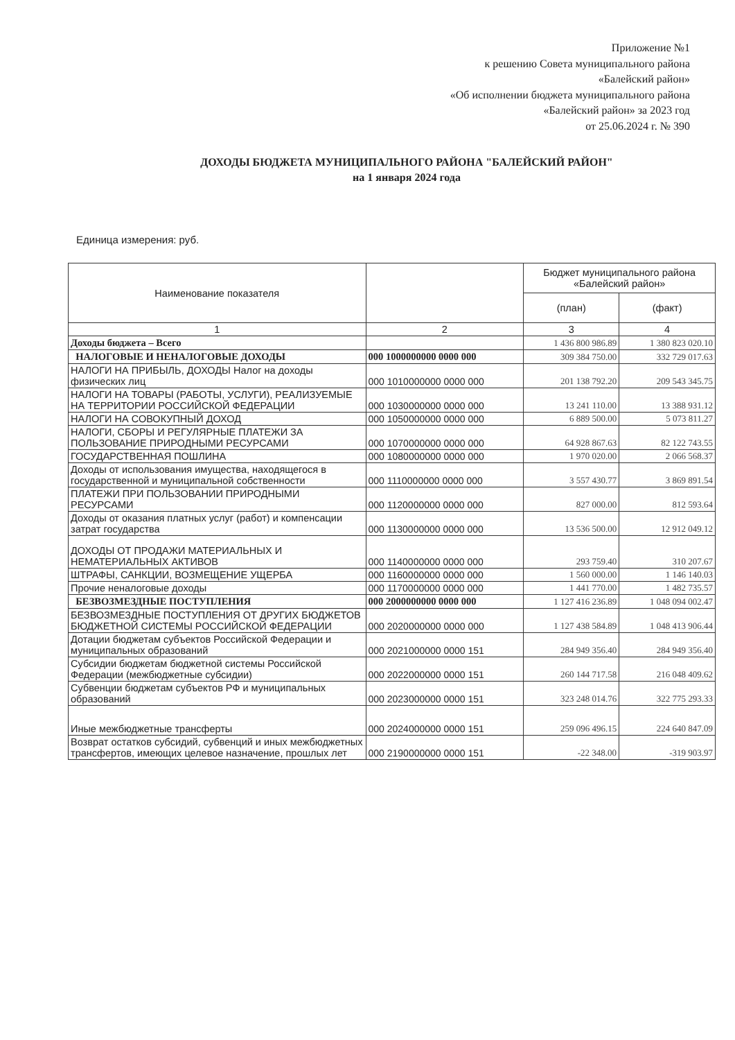Приложение №1
к решению Совета муниципального района
«Балейский район»
«Об исполнении бюджета муниципального района
«Балейский район» за 2023 год
от 25.06.2024 г. № 390
ДОХОДЫ БЮДЖЕТА МУНИЦИПАЛЬНОГО РАЙОНА "БАЛЕЙСКИЙ РАЙОН"
на 1 января 2024 года
Единица измерения: руб.
| Наименование показателя | | Бюджет муниципального района «Балейский район» | |
| --- | --- | --- | --- |
| | | (план) | (факт) |
| 1 | 2 | 3 | 4 |
| Доходы бюджета – Всего | | 1 436 800 986.89 | 1 380 823 020.10 |
| НАЛОГОВЫЕ И НЕНАЛОГОВЫЕ ДОХОДЫ | 000 1000000000 0000 000 | 309 384 750.00 | 332 729 017.63 |
| НАЛОГИ НА ПРИБЫЛЬ, ДОХОДЫ Налог на доходы физических лиц | 000 1010000000 0000 000 | 201 138 792.20 | 209 543 345.75 |
| НАЛОГИ НА ТОВАРЫ (РАБОТЫ, УСЛУГИ), РЕАЛИЗУЕМЫЕ НА ТЕРРИТОРИИ РОССИЙСКОЙ ФЕДЕРАЦИИ | 000 1030000000 0000 000 | 13 241 110.00 | 13 388 931.12 |
| НАЛОГИ НА СОВОКУПНЫЙ ДОХОД | 000 1050000000 0000 000 | 6 889 500.00 | 5 073 811.27 |
| НАЛОГИ, СБОРЫ И РЕГУЛЯРНЫЕ ПЛАТЕЖИ ЗА ПОЛЬЗОВАНИЕ ПРИРОДНЫМИ РЕСУРСАМИ | 000 1070000000 0000 000 | 64 928 867.63 | 82 122 743.55 |
| ГОСУДАРСТВЕННАЯ ПОШЛИНА | 000 1080000000 0000 000 | 1 970 020.00 | 2 066 568.37 |
| Доходы от использования имущества, находящегося в государственной и муниципальной собственности | 000 1110000000 0000 000 | 3 557 430.77 | 3 869 891.54 |
| ПЛАТЕЖИ ПРИ ПОЛЬЗОВАНИИ ПРИРОДНЫМИ РЕСУРСАМИ | 000 1120000000 0000 000 | 827 000.00 | 812 593.64 |
| Доходы от оказания платных услуг (работ) и компенсации затрат государства | 000 1130000000 0000 000 | 13 536 500.00 | 12 912 049.12 |
| ДОХОДЫ ОТ ПРОДАЖИ МАТЕРИАЛЬНЫХ И НЕМАТЕРИАЛЬНЫХ АКТИВОВ | 000 1140000000 0000 000 | 293 759.40 | 310 207.67 |
| ШТРАФЫ, САНКЦИИ, ВОЗМЕЩЕНИЕ УЩЕРБА | 000 1160000000 0000 000 | 1 560 000.00 | 1 146 140.03 |
| Прочие неналоговые доходы | 000 1170000000 0000 000 | 1 441 770.00 | 1 482 735.57 |
| БЕЗВОЗМЕЗДНЫЕ ПОСТУПЛЕНИЯ | 000 2000000000 0000 000 | 1 127 416 236.89 | 1 048 094 002.47 |
| БЕЗВОЗМЕЗДНЫЕ ПОСТУПЛЕНИЯ ОТ ДРУГИХ БЮДЖЕТОВ БЮДЖЕТНОЙ СИСТЕМЫ РОССИЙСКОЙ ФЕДЕРАЦИИ | 000 2020000000 0000 000 | 1 127 438 584.89 | 1 048 413 906.44 |
| Дотации бюджетам субъектов Российской Федерации и муниципальных образований | 000 2021000000 0000 151 | 284 949 356.40 | 284 949 356.40 |
| Субсидии бюджетам бюджетной системы Российской Федерации (межбюджетные субсидии) | 000 2022000000 0000 151 | 260 144 717.58 | 216 048 409.62 |
| Субвенции бюджетам субъектов РФ и муниципальных образований | 000 2023000000 0000 151 | 323 248 014.76 | 322 775 293.33 |
| Иные межбюджетные трансферты | 000 2024000000 0000 151 | 259 096 496.15 | 224 640 847.09 |
| Возврат остатков субсидий, субвенций и иных межбюджетных трансфертов, имеющих целевое назначение, прошлых лет | 000 2190000000 0000 151 | -22 348.00 | -319 903.97 |